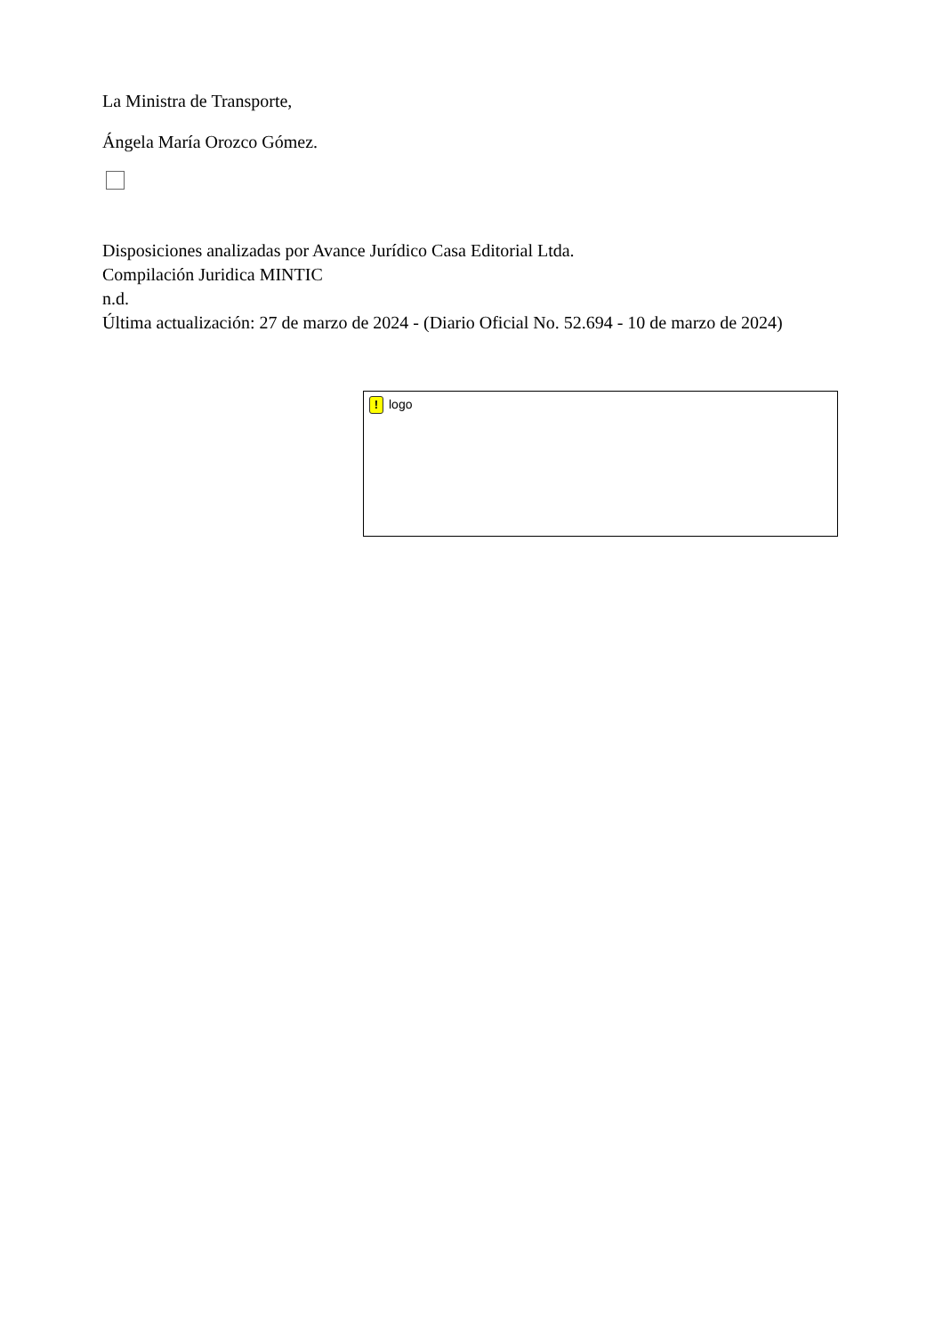La Ministra de Transporte,
Ángela María Orozco Gómez.
Disposiciones analizadas por Avance Jurídico Casa Editorial Ltda.
Compilación Juridica MINTIC
n.d.
Última actualización: 27 de marzo de 2024 - (Diario Oficial No. 52.694 - 10 de marzo de 2024)
! logo